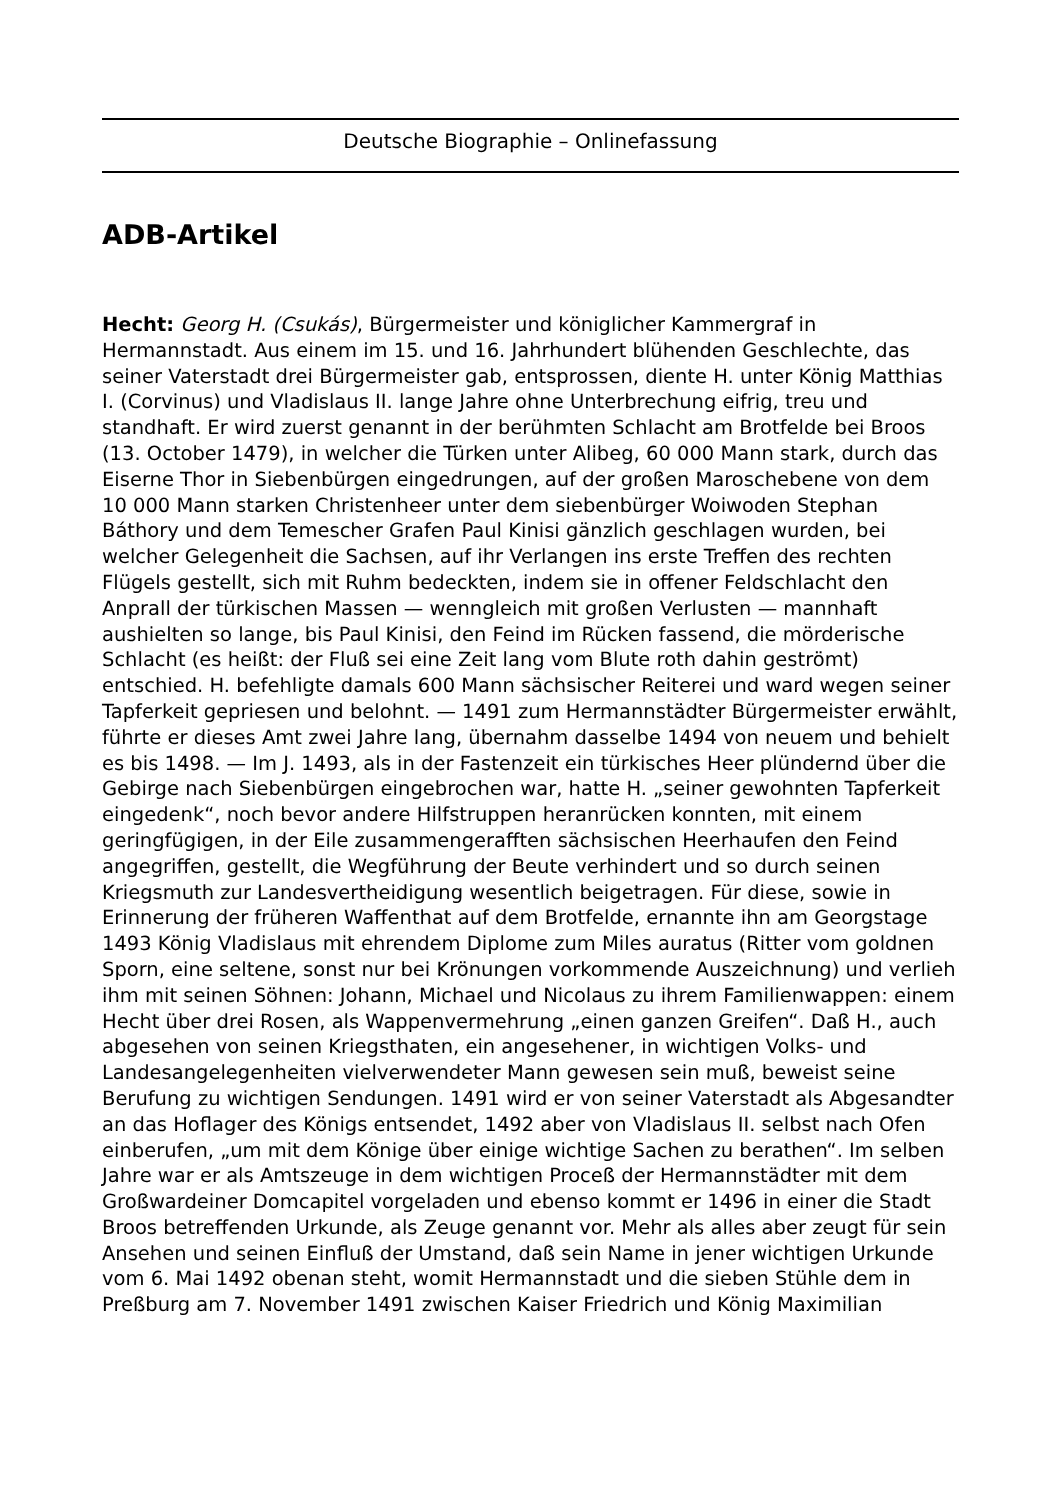Deutsche Biographie – Onlinefassung
ADB-Artikel
Hecht: Georg H. (Csukás), Bürgermeister und königlicher Kammergraf in Hermannstadt. Aus einem im 15. und 16. Jahrhundert blühenden Geschlechte, das seiner Vaterstadt drei Bürgermeister gab, entsprossen, diente H. unter König Matthias I. (Corvinus) und Vladislaus II. lange Jahre ohne Unterbrechung eifrig, treu und standhaft. Er wird zuerst genannt in der berühmten Schlacht am Brotfelde bei Broos (13. October 1479), in welcher die Türken unter Alibeg, 60 000 Mann stark, durch das Eiserne Thor in Siebenbürgen eingedrungen, auf der großen Maroschebene von dem 10 000 Mann starken Christenheer unter dem siebenbürger Woiwoden Stephan Báthory und dem Temescher Grafen Paul Kinisi gänzlich geschlagen wurden, bei welcher Gelegenheit die Sachsen, auf ihr Verlangen ins erste Treffen des rechten Flügels gestellt, sich mit Ruhm bedeckten, indem sie in offener Feldschlacht den Anprall der türkischen Massen — wenngleich mit großen Verlusten — mannhaft aushielten so lange, bis Paul Kinisi, den Feind im Rücken fassend, die mörderische Schlacht (es heißt: der Fluß sei eine Zeit lang vom Blute roth dahin geströmt) entschied. H. befehligte damals 600 Mann sächsischer Reiterei und ward wegen seiner Tapferkeit gepriesen und belohnt. — 1491 zum Hermannstädter Bürgermeister erwählt, führte er dieses Amt zwei Jahre lang, übernahm dasselbe 1494 von neuem und behielt es bis 1498. — Im J. 1493, als in der Fastenzeit ein türkisches Heer plündernd über die Gebirge nach Siebenbürgen eingebrochen war, hatte H. „seiner gewohnten Tapferkeit eingedenk“, noch bevor andere Hilfstruppen heranrücken konnten, mit einem geringfügigen, in der Eile zusammengerafften sächsischen Heerhaufen den Feind angegriffen, gestellt, die Wegführung der Beute verhindert und so durch seinen Kriegsmuth zur Landesvertheidigung wesentlich beigetragen. Für diese, sowie in Erinnerung der früheren Waffenthat auf dem Brotfelde, ernannte ihn am Georgstage 1493 König Vladislaus mit ehrendem Diplome zum Miles auratus (Ritter vom goldnen Sporn, eine seltene, sonst nur bei Krönungen vorkommende Auszeichnung) und verlieh ihm mit seinen Söhnen: Johann, Michael und Nicolaus zu ihrem Familienwappen: einem Hecht über drei Rosen, als Wappenvermehrung „einen ganzen Greifen“. Daß H., auch abgesehen von seinen Kriegsthaten, ein angesehener, in wichtigen Volks- und Landesangelegenheiten vielverwendeter Mann gewesen sein muß, beweist seine Berufung zu wichtigen Sendungen. 1491 wird er von seiner Vaterstadt als Abgesandter an das Hoflager des Königs entsendet, 1492 aber von Vladislaus II. selbst nach Ofen einberufen, „um mit dem Könige über einige wichtige Sachen zu berathen“. Im selben Jahre war er als Amtszeuge in dem wichtigen Proceß der Hermannstädter mit dem Großwardeiner Domcapitel vorgeladen und ebenso kommt er 1496 in einer die Stadt Broos betreffenden Urkunde, als Zeuge genannt vor. Mehr als alles aber zeugt für sein Ansehen und seinen Einfluß der Umstand, daß sein Name in jener wichtigen Urkunde vom 6. Mai 1492 obenan steht, womit Hermannstadt und die sieben Stühle dem in Preßburg am 7. November 1491 zwischen Kaiser Friedrich und König Maximilian